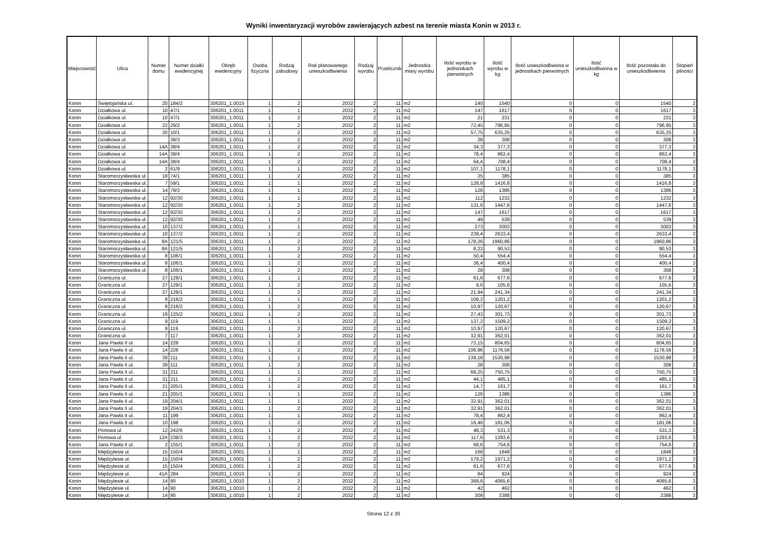Wyniki inwentaryzacji wyrobów zawierających azbest na terenie miasta Konin w 2013 r.
| Miejscowość | Ulica | Numer domu | Numer działki ewidencyjnej | Obręb ewidencyjny | Osoba fizyczna | Rodzaj zabudowy | Rok planowanego unieszkodliwienia | Rodzaj wyrobu | Przelicznik | Jednostka miary wyrobu | Ilość wyrobu w jednostkach pierwotnych | Ilość wyrobu w kg | Ilość unieszkodliwiona w jednostkach pierwotnych | Ilość unieszkodliwiona w kg | Ilość pozostała do unieszkodliwienia | Stopień pilności |
| --- | --- | --- | --- | --- | --- | --- | --- | --- | --- | --- | --- | --- | --- | --- | --- | --- |
| Konin | Świętojańska ul. | 20 | 184/2 | 306201_1.0015 | 1 | 2 | 2032 | 2 | 11 | m2 | 140 | 1540 | 0 | 0 | 1540 | 2 |
| Konin | Działkowa ul. | 10 | 47/1 | 306201_1.0011 | 1 | 1 | 2032 | 2 | 11 | m2 | 147 | 1617 | 0 | 0 | 1617 | 3 |
| Konin | Działkowa ul. | 10 | 47/1 | 306201_1.0011 | 1 | 2 | 2032 | 2 | 11 | m2 | 21 | 231 | 0 | 0 | 231 | 3 |
| Konin | Działkowa ul. | 22 | 29/2 | 306201_1.0011 | 1 | 2 | 2032 | 2 | 11 | m2 | 72,45 | 796,95 | 0 | 0 | 796,95 | 3 |
| Konin | Działkowa ul. | 20 | 10/1 | 306201_1.0011 | 1 | 2 | 2032 | 2 | 11 | m2 | 57,75 | 635,25 | 0 | 0 | 635,25 | 3 |
| Konin | Działkowa ul. | | 38/3 | 306201_1.0011 | 1 | 2 | 2032 | 2 | 11 | m2 | 28 | 308 | 0 | 0 | 308 | 3 |
| Konin | Działkowa ul. | 14A | 38/4 | 306201_1.0011 | 1 | 2 | 2032 | 2 | 11 | m2 | 34,3 | 377,3 | 0 | 0 | 377,3 | 3 |
| Konin | Działkowa ul. | 14A | 38/4 | 306201_1.0011 | 1 | 2 | 2032 | 2 | 11 | m2 | 78,4 | 862,4 | 0 | 0 | 862,4 | 3 |
| Konin | Działkowa ul. | 14A | 38/4 | 306201_1.0011 | 1 | 2 | 2032 | 2 | 11 | m2 | 64,4 | 708,4 | 0 | 0 | 708,4 | 3 |
| Konin | Działkowa ul. | 2 | 61/9 | 306201_1.0011 | 1 | 1 | 2032 | 2 | 11 | m2 | 107,1 | 1178,1 | 0 | 0 | 1178,1 | 3 |
| Konin | Staromorzysławska ul. | 18 | 74/1 | 306201_1.0011 | 1 | 2 | 2032 | 2 | 11 | m2 | 35 | 385 | 0 | 0 | 385 | 3 |
| Konin | Staromorzysławska ul. | 7 | 59/1 | 306201_1.0011 | 1 | 1 | 2032 | 2 | 11 | m2 | 128,8 | 1416,8 | 0 | 0 | 1416,8 | 3 |
| Konin | Staromorzysławska ul. | 14 | 79/3 | 306201_1.0011 | 1 | 1 | 2032 | 2 | 11 | m2 | 126 | 1386 | 0 | 0 | 1386 | 3 |
| Konin | Staromorzysławska ul. | 12 | 92/30 | 306201_1.0011 | 1 | 1 | 2032 | 2 | 11 | m2 | 112 | 1232 | 0 | 0 | 1232 | 3 |
| Konin | Staromorzysławska ul. | 12 | 92/30 | 306201_1.0011 | 1 | 2 | 2032 | 2 | 11 | m2 | 131,6 | 1447,6 | 0 | 0 | 1447,6 | 3 |
| Konin | Staromorzysławska ul. | 12 | 92/30 | 306201_1.0011 | 1 | 2 | 2032 | 2 | 11 | m2 | 147 | 1617 | 0 | 0 | 1617 | 3 |
| Konin | Staromorzysławska ul. | 12 | 92/30 | 306201_1.0011 | 1 | 2 | 2032 | 2 | 11 | m2 | 49 | 539 | 0 | 0 | 539 | 3 |
| Konin | Staromorzysławska ul. | 10 | 137/2 | 306201_1.0011 | 1 | 1 | 2032 | 2 | 11 | m2 | 273 | 3003 | 0 | 0 | 3003 | 3 |
| Konin | Staromorzysławska ul. | 10 | 137/2 | 306201_1.0011 | 1 | 2 | 2032 | 2 | 11 | m2 | 239,4 | 2633,4 | 0 | 0 | 2633,4 | 3 |
| Konin | Staromorzysławska ul. | 8A | 121/5 | 306201_1.0011 | 1 | 2 | 2032 | 2 | 11 | m2 | 178,26 | 1960,86 | 0 | 0 | 1960,86 | 3 |
| Konin | Staromorzysławska ul. | 8A | 121/5 | 306201_1.0011 | 1 | 2 | 2032 | 2 | 11 | m2 | 8,23 | 90,53 | 0 | 0 | 90,53 | 3 |
| Konin | Staromorzysławska ul. | 8 | 106/1 | 306201_1.0011 | 1 | 2 | 2032 | 2 | 11 | m2 | 50,4 | 554,4 | 0 | 0 | 554,4 | 3 |
| Konin | Staromorzysławska ul. | 8 | 106/1 | 306201_1.0011 | 1 | 2 | 2032 | 2 | 11 | m2 | 36,4 | 400,4 | 0 | 0 | 400,4 | 3 |
| Konin | Staromorzysławska ul. | 8 | 106/1 | 306201_1.0011 | 1 | 2 | 2032 | 2 | 11 | m2 | 28 | 308 | 0 | 0 | 308 | 3 |
| Konin | Graniczna ul. | 27 | 129/1 | 306201_1.0011 | 1 | 1 | 2032 | 2 | 11 | m2 | 61,6 | 677,6 | 0 | 0 | 677,6 | 3 |
| Konin | Graniczna ul. | 27 | 129/1 | 306201_1.0011 | 1 | 2 | 2032 | 2 | 11 | m2 | 9,6 | 105,6 | 0 | 0 | 105,6 | 3 |
| Konin | Graniczna ul. | 27 | 129/1 | 306201_1.0011 | 1 | 2 | 2032 | 2 | 11 | m2 | 21,94 | 241,34 | 0 | 0 | 241,34 | 3 |
| Konin | Graniczna ul. | 8 | 216/2 | 306201_1.0011 | 1 | 1 | 2032 | 2 | 11 | m2 | 109,2 | 1201,2 | 0 | 0 | 1201,2 | 3 |
| Konin | Graniczna ul. | 8 | 216/2 | 306201_1.0011 | 1 | 2 | 2032 | 2 | 11 | m2 | 10,97 | 120,67 | 0 | 0 | 120,67 | 3 |
| Konin | Graniczna ul. | 19 | 125/2 | 306201_1.0011 | 1 | 2 | 2032 | 2 | 11 | m2 | 27,43 | 301,73 | 0 | 0 | 301,73 | 3 |
| Konin | Graniczna ul. | 9 | 119 | 306201_1.0011 | 1 | 1 | 2032 | 2 | 11 | m2 | 137,2 | 1509,2 | 0 | 0 | 1509,2 | 3 |
| Konin | Graniczna ul. | 9 | 119 | 306201_1.0011 | 1 | 2 | 2032 | 2 | 11 | m2 | 10,97 | 120,67 | 0 | 0 | 120,67 | 3 |
| Konin | Graniczna ul. | 7 | 117 | 306201_1.0011 | 1 | 2 | 2032 | 2 | 11 | m2 | 32,91 | 362,01 | 0 | 0 | 362,01 | 3 |
| Konin | Jana Pawła II ul. | 14 | 228 | 306201_1.0011 | 1 | 2 | 2032 | 2 | 11 | m2 | 73,15 | 804,65 | 0 | 0 | 804,65 | 3 |
| Konin | Jana Pawła II ul. | 14 | 228 | 306201_1.0011 | 1 | 2 | 2032 | 2 | 11 | m2 | 106,96 | 1176,56 | 0 | 0 | 1176,56 | 3 |
| Konin | Jana Pawła II ul. | 39 | 111 | 306201_1.0011 | 1 | 1 | 2032 | 2 | 11 | m2 | 139,18 | 1530,98 | 0 | 0 | 1530,98 | 3 |
| Konin | Jana Pawła II ul. | 39 | 111 | 306201_1.0011 | 1 | 2 | 2032 | 2 | 11 | m2 | 28 | 308 | 0 | 0 | 308 | 3 |
| Konin | Jana Pawła II ul. | 31 | 211 | 306201_1.0011 | 1 | 1 | 2032 | 2 | 11 | m2 | 68,25 | 750,75 | 0 | 0 | 750,75 | 3 |
| Konin | Jana Pawła II ul. | 31 | 211 | 306201_1.0011 | 1 | 2 | 2032 | 2 | 11 | m2 | 44,1 | 485,1 | 0 | 0 | 485,1 | 3 |
| Konin | Jana Pawła II ul. | 21 | 205/1 | 306201_1.0011 | 1 | 2 | 2032 | 2 | 11 | m2 | 14,7 | 161,7 | 0 | 0 | 161,7 | 3 |
| Konin | Jana Pawła II ul. | 21 | 205/1 | 306201_1.0011 | 1 | 1 | 2032 | 2 | 11 | m2 | 126 | 1386 | 0 | 0 | 1386 | 3 |
| Konin | Jana Pawła II ul. | 19 | 204/1 | 306201_1.0011 | 1 | 1 | 2032 | 2 | 11 | m2 | 32,91 | 362,01 | 0 | 0 | 362,01 | 3 |
| Konin | Jana Pawła II ul. | 19 | 204/1 | 306201_1.0011 | 1 | 2 | 2032 | 2 | 11 | m2 | 32,91 | 362,01 | 0 | 0 | 362,01 | 3 |
| Konin | Jana Pawła II ul. | 11 | 199 | 306201_1.0011 | 1 | 1 | 2032 | 2 | 11 | m2 | 78,4 | 862,4 | 0 | 0 | 862,4 | 3 |
| Konin | Jana Pawła II ul. | 10 | 198 | 306201_1.0011 | 1 | 2 | 2032 | 2 | 11 | m2 | 16,46 | 181,06 | 0 | 0 | 181,06 | 3 |
| Konin | Portowa ul. | 12 | 242/6 | 306201_1.0011 | 1 | 2 | 2032 | 2 | 11 | m2 | 48,3 | 531,3 | 0 | 0 | 531,3 | 3 |
| Konin | Portowa ul. | 12A | 238/3 | 306201_1.0011 | 1 | 2 | 2032 | 2 | 11 | m2 | 117,6 | 1293,6 | 0 | 0 | 1293,6 | 3 |
| Konin | Jana Pawła II ul. | 2 | 155/1 | 306201_1.0011 | 1 | 2 | 2032 | 2 | 11 | m2 | 68,6 | 754,6 | 0 | 0 | 754,6 | 3 |
| Konin | Międzylesie ul. | 15 | 150/4 | 306201_1.0001 | 1 | 1 | 2032 | 2 | 11 | m2 | 168 | 1848 | 0 | 0 | 1848 | 3 |
| Konin | Międzylesie ul. | 15 | 150/4 | 306201_1.0001 | 1 | 2 | 2032 | 2 | 11 | m2 | 179,2 | 1971,2 | 0 | 0 | 1971,2 | 3 |
| Konin | Międzylesie ul. | 15 | 150/4 | 306201_1.0001 | 1 | 2 | 2032 | 2 | 11 | m2 | 61,6 | 677,6 | 0 | 0 | 677,6 | 3 |
| Konin | Międzylesie ul. | 41A | 284 | 306201_1.0010 | 1 | 2 | 2032 | 2 | 11 | m2 | 84 | 924 | 0 | 0 | 924 | 3 |
| Konin | Międzylesie ul. | 14 | 90 | 306201_1.0010 | 1 | 2 | 2032 | 2 | 11 | m2 | 369,6 | 4065,6 | 0 | 0 | 4065,6 | 3 |
| Konin | Międzylesie ul. | 14 | 90 | 306201_1.0010 | 1 | 2 | 2032 | 2 | 11 | m2 | 42 | 462 | 0 | 0 | 462 | 3 |
| Konin | Międzylesie ul. | 14 | 90 | 306201_1.0010 | 1 | 2 | 2032 | 2 | 11 | m2 | 308 | 3388 | 0 | 0 | 3388 | 3 |
Strona 12 z 30